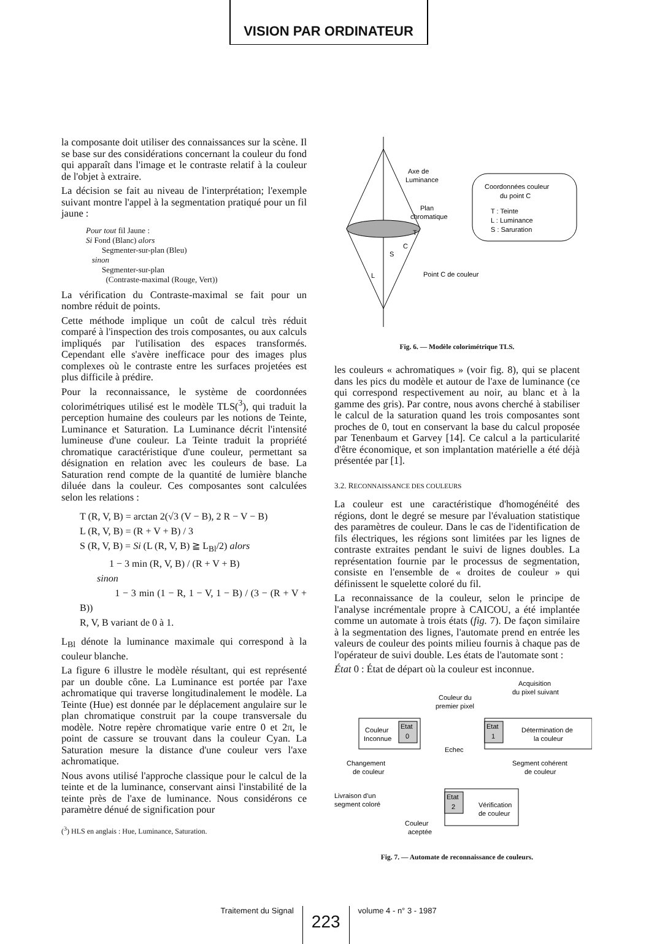VISION PAR ORDINATEUR
la composante doit utiliser des connaissances sur la scène. Il se base sur des considérations concernant la couleur du fond qui apparaît dans l'image et le contraste relatif à la couleur de l'objet à extraire.
La décision se fait au niveau de l'interprétation; l'exemple suivant montre l'appel à la segmentation pratiqué pour un fil jaune :
Pour tout fil Jaune :
Si Fond (Blanc) alors
Segmenter-sur-plan (Bleu)
sinon
Segmenter-sur-plan
(Contraste-maximal (Rouge, Vert))
La vérification du Contraste-maximal se fait pour un nombre réduit de points.
Cette méthode implique un coût de calcul très réduit comparé à l'inspection des trois composantes, ou aux calculs impliqués par l'utilisation des espaces transformés. Cependant elle s'avère inefficace pour des images plus complexes où le contraste entre les surfaces projetées est plus difficile à prédire.
Pour la reconnaissance, le système de coordonnées colorimétriques utilisé est le modèle TLS(<sup>3</sup>), qui traduit la perception humaine des couleurs par les notions de Teinte, Luminance et Saturation. La Luminance décrit l'intensité lumineuse d'une couleur. La Teinte traduit la propriété chromatique caractéristique d'une couleur, permettant sa désignation en relation avec les couleurs de base. La Saturation rend compte de la quantité de lumière blanche diluée dans la couleur. Ces composantes sont calculées selon les relations :
T (R, V, B) = arctan 2(√3 (V − B), 2 R − V − B)
L (R, V, B) = (R + V + B) / 3
S (R, V, B) = Si (L (R, V, B) ≧ L<sub>Bl</sub>/2) alors
1 − 3 min (R, V, B) / (R + V + B)
sinon
1 − 3 min (1 − R, 1 − V, 1 − B) / (3 − (R + V + B))
R, V, B variant de 0 à 1.
L<sub>Bl</sub> dénote la luminance maximale qui correspond à la couleur blanche.
La figure 6 illustre le modèle résultant, qui est représenté par un double cône. La Luminance est portée par l'axe achromatique qui traverse longitudinalement le modèle. La Teinte (Hue) est donnée par le déplacement angulaire sur le plan chromatique construit par la coupe transversale du modèle. Notre repère chromatique varie entre 0 et 2π, le point de cassure se trouvant dans la couleur Cyan. La Saturation mesure la distance d'une couleur vers l'axe achromatique.
Nous avons utilisé l'approche classique pour le calcul de la teinte et de la luminance, conservant ainsi l'instabilité de la teinte près de l'axe de luminance. Nous considérons ce paramètre dénué de signification pour
(<sup>3</sup>) HLS en anglais : Hue, Luminance, Saturation.
Axe de
Luminance
Plan
chromatique
Point C de couleur
L
S
C
T
Coordonnées couleur
du point C
T : Teinte
L : Luminance
S : Saruration
Fig. 6. — Modèle colorimétrique TLS.
les couleurs « achromatiques » (voir fig. 8), qui se placent dans les pics du modèle et autour de l'axe de luminance (ce qui correspond respectivement au noir, au blanc et à la gamme des gris). Par contre, nous avons cherché à stabiliser le calcul de la saturation quand les trois composantes sont proches de 0, tout en conservant la base du calcul proposée par Tenenbaum et Garvey [14]. Ce calcul a la particularité d'être économique, et son implantation matérielle a été déjà présentée par [1].
3.2. RECONNAISSANCE DES COULEURS
La couleur est une caractéristique d'homogénéité des régions, dont le degré se mesure par l'évaluation statistique des paramètres de couleur. Dans le cas de l'identification de fils électriques, les régions sont limitées par les lignes de contraste extraites pendant le suivi de lignes doubles. La représentation fournie par le processus de segmentation, consiste en l'ensemble de « droites de couleur » qui définissent le squelette coloré du fil.
La reconnaissance de la couleur, selon le principe de l'analyse incrémentale propre à CAICOU, a été implantée comme un automate à trois états (fig. 7). De façon similaire à la segmentation des lignes, l'automate prend en entrée les valeurs de couleur des points milieu fournis à chaque pas de l'opérateur de suivi double. Les états de l'automate sont :
État 0 : État de départ où la couleur est inconnue.
Acquisition
du pixel suivant
Couleur du
premier pixel
Couleur
Inconnue
Etat
0
Etat
1
Détermination de
la couleur
Echec
Changement
de couleur
Segment cohérent
de couleur
Livraison d'un
segment coloré
Etat
2
Vérification
de couleur
Couleur
aceptée
Fig. 7. — Automate de reconnaissance de couleurs.
Traitement du Signal 223 volume 4 - n° 3 - 1987